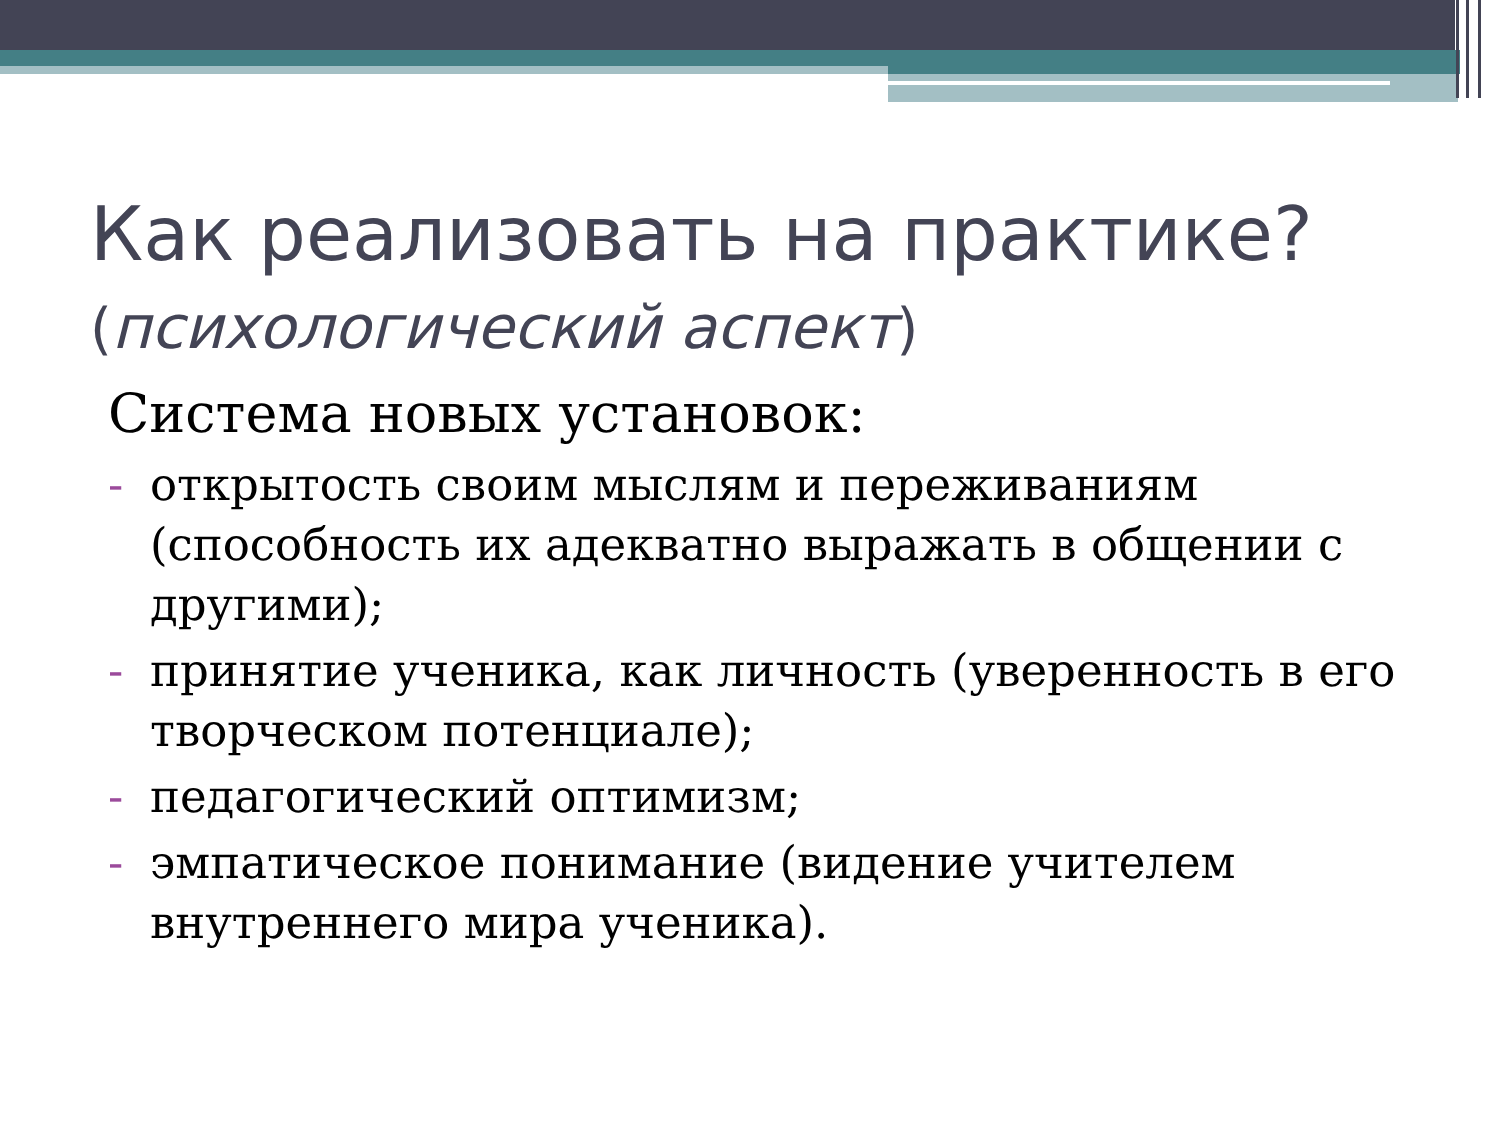Как реализовать на практике?
(психологический аспект)
Система новых установок:
- открытость своим мыслям и переживаниям (способность их адекватно выражать в общении с другими);
- принятие ученика, как личность (уверенность в его творческом потенциале);
- педагогический оптимизм;
- эмпатическое понимание (видение учителем внутреннего мира ученика).